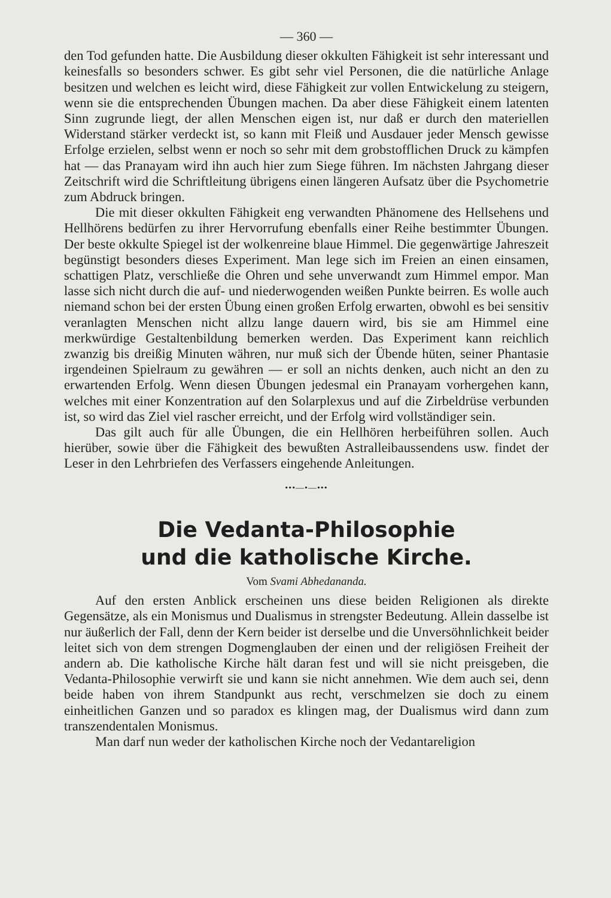— 360 —
den Tod gefunden hatte. Die Ausbildung dieser okkulten Fähigkeit ist sehr interessant und keinesfalls so besonders schwer. Es gibt sehr viel Personen, die die natürliche Anlage besitzen und welchen es leicht wird, diese Fähigkeit zur vollen Entwickelung zu steigern, wenn sie die entsprechenden Übungen machen. Da aber diese Fähigkeit einem latenten Sinn zugrunde liegt, der allen Menschen eigen ist, nur daß er durch den materiellen Widerstand stärker verdeckt ist, so kann mit Fleiß und Ausdauer jeder Mensch gewisse Erfolge erzielen, selbst wenn er noch so sehr mit dem grobstofflichen Druck zu kämpfen hat — das Pranayam wird ihn auch hier zum Siege führen. Im nächsten Jahrgang dieser Zeitschrift wird die Schriftleitung übrigens einen längeren Aufsatz über die Psychometrie zum Abdruck bringen.
Die mit dieser okkulten Fähigkeit eng verwandten Phänomene des Hellsehens und Hellhörens bedürfen zu ihrer Hervorrufung ebenfalls einer Reihe bestimmter Übungen. Der beste okkulte Spiegel ist der wolkenreine blaue Himmel. Die gegenwärtige Jahreszeit begünstigt besonders dieses Experiment. Man lege sich im Freien an einen einsamen, schattigen Platz, verschließe die Ohren und sehe unverwandt zum Himmel empor. Man lasse sich nicht durch die auf- und niederwogenden weißen Punkte beirren. Es wolle auch niemand schon bei der ersten Übung einen großen Erfolg erwarten, obwohl es bei sensitiv veranlagten Menschen nicht allzu lange dauern wird, bis sie am Himmel eine merkwürdige Gestaltenbildung bemerken werden. Das Experiment kann reichlich zwanzig bis dreißig Minuten währen, nur muß sich der Übende hüten, seiner Phantasie irgendeinen Spielraum zu gewähren — er soll an nichts denken, auch nicht an den zu erwartenden Erfolg. Wenn diesen Übungen jedesmal ein Pranayam vorhergehen kann, welches mit einer Konzentration auf den Solarplexus und auf die Zirbeldrüse verbunden ist, so wird das Ziel viel rascher erreicht, und der Erfolg wird vollständiger sein.
Das gilt auch für alle Übungen, die ein Hellhören herbeiführen sollen. Auch hierüber, sowie über die Fähigkeit des bewußten Astralleibaussendens usw. findet der Leser in den Lehrbriefen des Verfassers eingehende Anleitungen.
•••—•—•••
Die Vedanta-Philosophie
und die katholische Kirche.
Vom Svami Abhedananda.
Auf den ersten Anblick erscheinen uns diese beiden Religionen als direkte Gegensätze, als ein Monismus und Dualismus in strengster Bedeutung. Allein dasselbe ist nur äußerlich der Fall, denn der Kern beider ist derselbe und die Unversöhnlichkeit beider leitet sich von dem strengen Dogmenglauben der einen und der religiösen Freiheit der andern ab. Die katholische Kirche hält daran fest und will sie nicht preisgeben, die Vedanta-Philosophie verwirft sie und kann sie nicht annehmen. Wie dem auch sei, denn beide haben von ihrem Standpunkt aus recht, verschmelzen sie doch zu einem einheitlichen Ganzen und so paradox es klingen mag, der Dualismus wird dann zum transzendentalen Monismus.
Man darf nun weder der katholischen Kirche noch der Vedantareligion